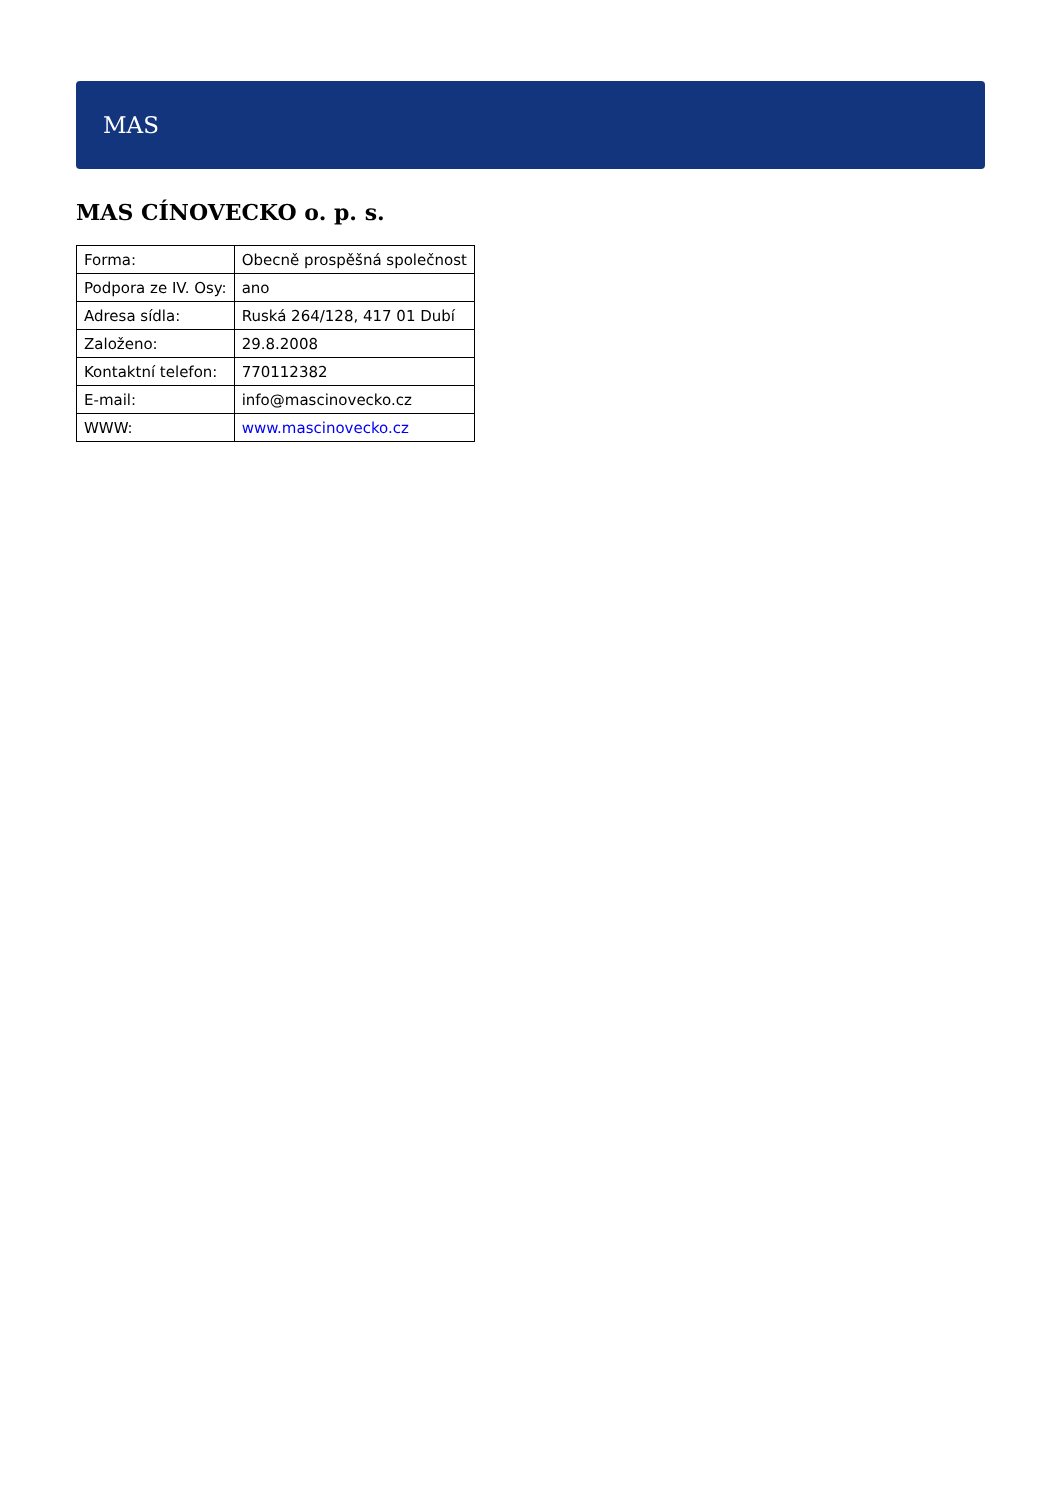MAS
MAS CÍNOVECKO o. p. s.
| Forma: | Obecně prospěšná společnost |
| Podpora ze IV. Osy: | ano |
| Adresa sídla: | Ruská 264/128, 417 01 Dubí |
| Založeno: | 29.8.2008 |
| Kontaktní telefon: | 770112382 |
| E-mail: | info@mascinovecko.cz |
| WWW: | www.mascinovecko.cz |